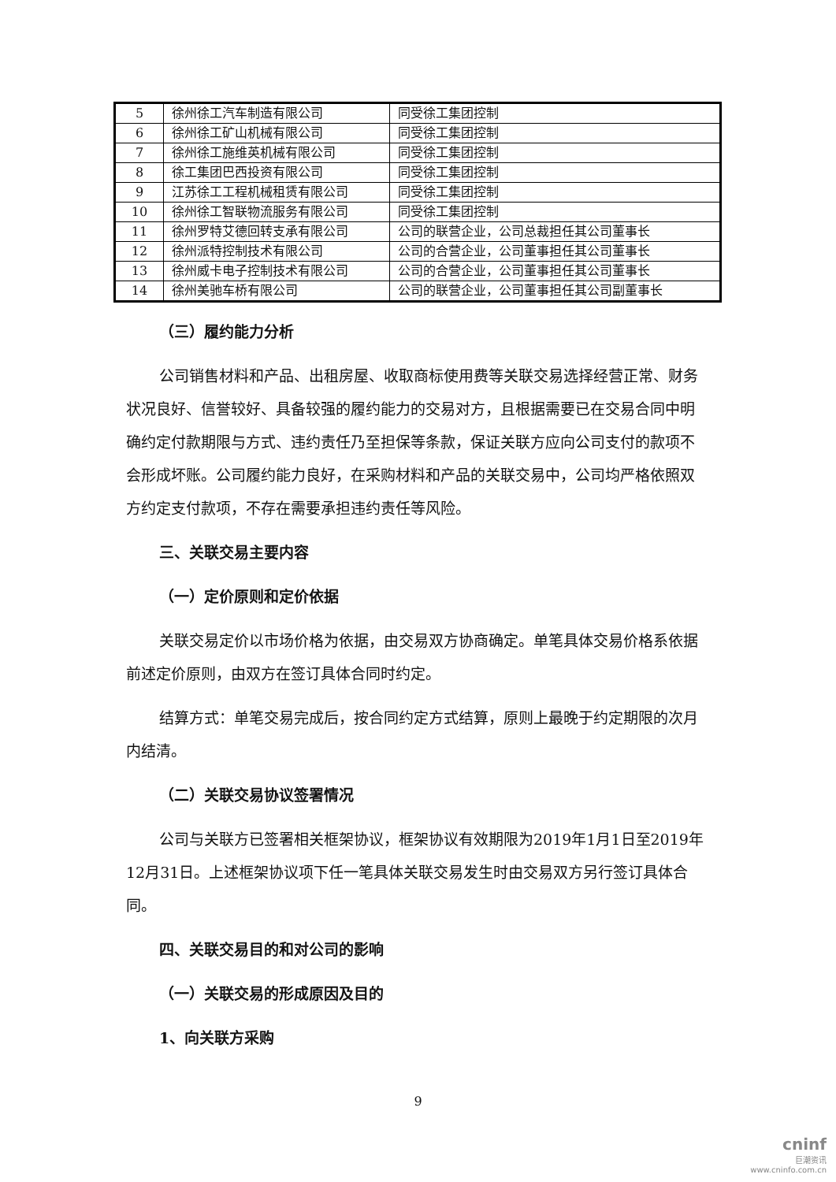| 5 | 徐州徐工汽车制造有限公司 | 同受徐工集团控制 |
| 6 | 徐州徐工矿山机械有限公司 | 同受徐工集团控制 |
| 7 | 徐州徐工施维英机械有限公司 | 同受徐工集团控制 |
| 8 | 徐工集团巴西投资有限公司 | 同受徐工集团控制 |
| 9 | 江苏徐工工程机械租赁有限公司 | 同受徐工集团控制 |
| 10 | 徐州徐工智联物流服务有限公司 | 同受徐工集团控制 |
| 11 | 徐州罗特艾德回转支承有限公司 | 公司的联营企业，公司总裁担任其公司董事长 |
| 12 | 徐州派特控制技术有限公司 | 公司的合营企业，公司董事担任其公司董事长 |
| 13 | 徐州威卡电子控制技术有限公司 | 公司的合营企业，公司董事担任其公司董事长 |
| 14 | 徐州美驰车桥有限公司 | 公司的联营企业，公司董事担任其公司副董事长 |
（三）履约能力分析
公司销售材料和产品、出租房屋、收取商标使用费等关联交易选择经营正常、财务状况良好、信誉较好、具备较强的履约能力的交易对方，且根据需要已在交易合同中明确约定付款期限与方式、违约责任乃至担保等条款，保证关联方应向公司支付的款项不会形成坏账。公司履约能力良好，在采购材料和产品的关联交易中，公司均严格依照双方约定支付款项，不存在需要承担违约责任等风险。
三、关联交易主要内容
（一）定价原则和定价依据
关联交易定价以市场价格为依据，由交易双方协商确定。单笔具体交易价格系依据前述定价原则，由双方在签订具体合同时约定。
结算方式：单笔交易完成后，按合同约定方式结算，原则上最晚于约定期限的次月内结清。
（二）关联交易协议签署情况
公司与关联方已签署相关框架协议，框架协议有效期限为2019年1月1日至2019年12月31日。上述框架协议项下任一笔具体关联交易发生时由交易双方另行签订具体合同。
四、关联交易目的和对公司的影响
（一）关联交易的形成原因及目的
1、向关联方采购
9
cninf
巨潮资讯
www.cninfo.com.cn